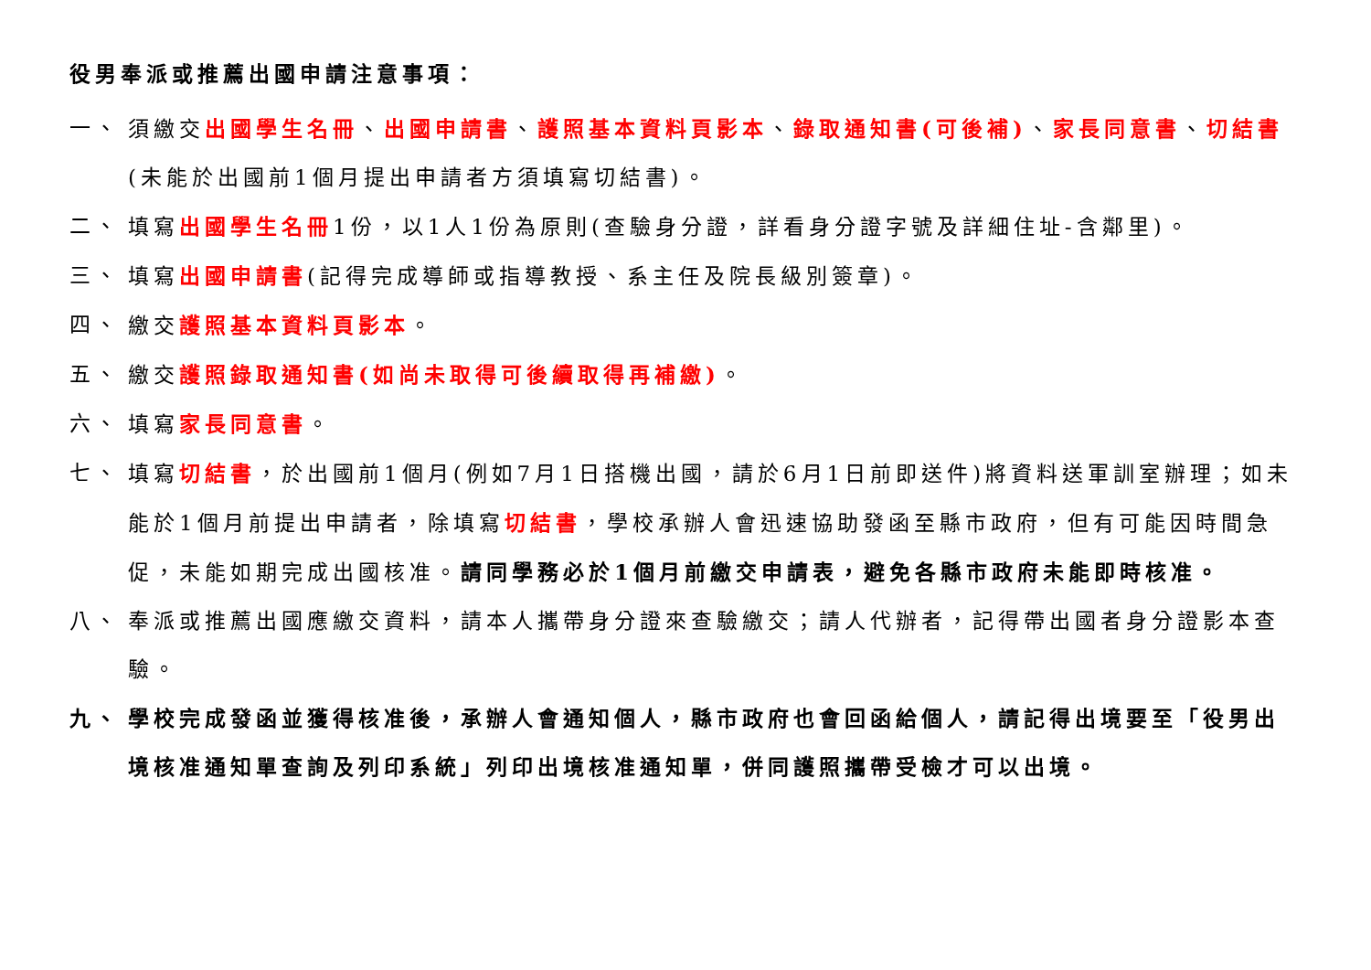役男奉派或推薦出國申請注意事項：
一、 須繳交出國學生名冊、出國申請書、護照基本資料頁影本、錄取通知書(可後補)、家長同意書、切結書(未能於出國前1個月提出申請者方須填寫切結書)。
二、 填寫出國學生名冊1份，以1人1份為原則(查驗身分證，詳看身分證字號及詳細住址-含鄰里)。
三、 填寫出國申請書(記得完成導師或指導教授、系主任及院長級別簽章)。
四、 繳交護照基本資料頁影本。
五、 繳交護照錄取通知書(如尚未取得可後續取得再補繳)。
六、 填寫家長同意書。
七、 填寫切結書，於出國前1個月(例如7月1日搭機出國，請於6月1日前即送件)將資料送軍訓室辦理；如未能於1個月前提出申請者，除填寫切結書，學校承辦人會迅速協助發函至縣市政府，但有可能因時間急促，未能如期完成出國核准。請同學務必於1個月前繳交申請表，避免各縣市政府未能即時核准。
八、 奉派或推薦出國應繳交資料，請本人攜帶身分證來查驗繳交；請人代辦者，記得帶出國者身分證影本查驗。
九、 學校完成發函並獲得核准後，承辦人會通知個人，縣市政府也會回函給個人，請記得出境要至「役男出境核准通知單查詢及列印系統」列印出境核准通知單，併同護照攜帶受檢才可以出境。